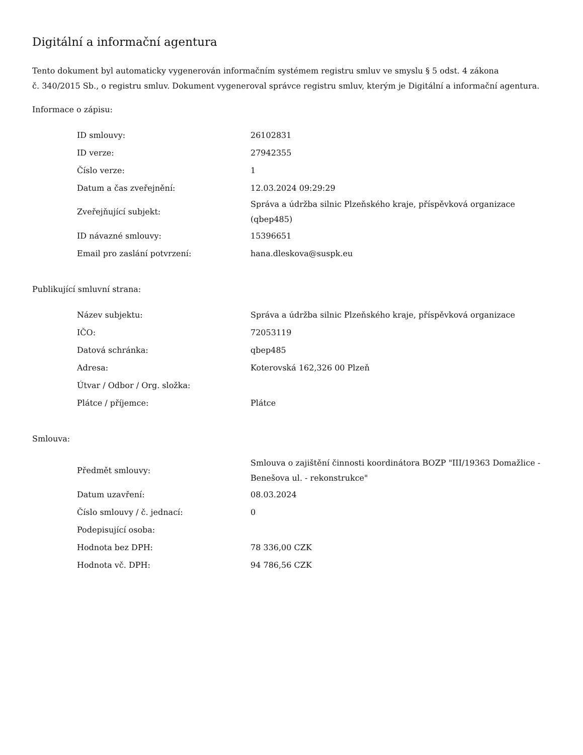Digitální a informační agentura
Tento dokument byl automaticky vygenerován informačním systémem registru smluv ve smyslu § 5 odst. 4 zákona
č. 340/2015 Sb., o registru smluv. Dokument vygeneroval správce registru smluv, kterým je Digitální a informační agentura.
Informace o zápisu:
| ID smlouvy: | 26102831 |
| ID verze: | 27942355 |
| Číslo verze: | 1 |
| Datum a čas zveřejnění: | 12.03.2024 09:29:29 |
| Zveřejňující subjekt: | Správa a údržba silnic Plzeňského kraje, příspěvková organizace (qbep485) |
| ID návazné smlouvy: | 15396651 |
| Email pro zaslání potvrzení: | hana.dleskova@suspk.eu |
Publikující smluvní strana:
| Název subjektu: | Správa a údržba silnic Plzeňského kraje, příspěvková organizace |
| IČO: | 72053119 |
| Datová schránka: | qbep485 |
| Adresa: | Koterovská 162,326 00 Plzeň |
| Útvar / Odbor / Org. složka: | |
| Plátce / příjemce: | Plátce |
Smlouva:
| Předmět smlouvy: | Smlouva o zajištění činnosti koordinátora BOZP "III/19363 Domažlice - Benešova ul. - rekonstrukce" |
| Datum uzavření: | 08.03.2024 |
| Číslo smlouvy / č. jednací: | 0 |
| Podepisující osoba: | |
| Hodnota bez DPH: | 78 336,00 CZK |
| Hodnota vč. DPH: | 94 786,56 CZK |